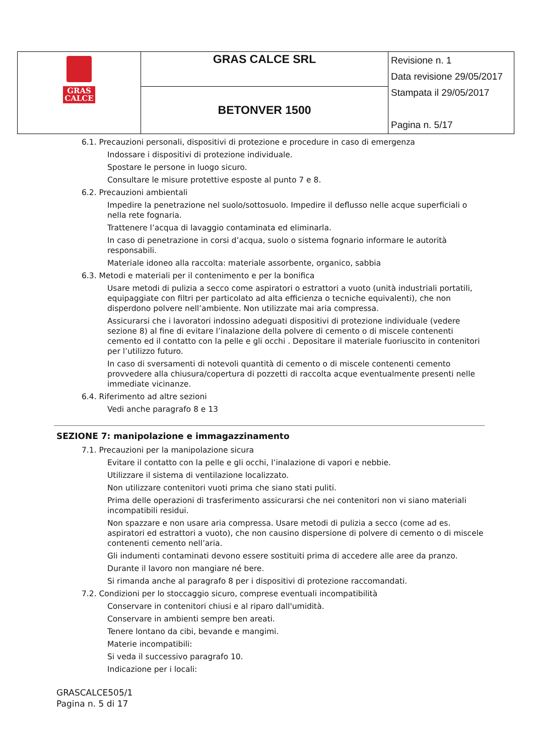| GRAS CALCE | GRAS CALCE SRL | Revisione n. 1 Data revisione 29/05/2017 Stampata il 29/05/2017 Pagina n. 5/17 |
| | BETONVER 1500 | |
6.1. Precauzioni personali, dispositivi di protezione e procedure in caso di emergenza
Indossare i dispositivi di protezione individuale.
Spostare le persone in luogo sicuro.
Consultare le misure protettive esposte al punto 7 e 8.
6.2. Precauzioni ambientali
Impedire la penetrazione nel suolo/sottosuolo. Impedire il deflusso nelle acque superficiali o nella rete fognaria.
Trattenere l’acqua di lavaggio contaminata ed eliminarla.
In caso di penetrazione in corsi d’acqua, suolo o sistema fognario informare le autorità responsabili.
Materiale idoneo alla raccolta: materiale assorbente, organico, sabbia
6.3. Metodi e materiali per il contenimento e per la bonifica
Usare metodi di pulizia a secco come aspiratori o estrattori a vuoto (unità industriali portatili, equipaggiate con filtri per particolato ad alta efficienza o tecniche equivalenti), che non disperdono polvere nell’ambiente. Non utilizzate mai aria compressa.
Assicurarsi che i lavoratori indossino adeguati dispositivi di protezione individuale (vedere sezione 8) al fine di evitare l’inalazione della polvere di cemento o di miscele contenenti cemento ed il contatto con la pelle e gli occhi . Depositare il materiale fuoriuscito in contenitori per l’utilizzo futuro.
In caso di sversamenti di notevoli quantità di cemento o di miscele contenenti cemento provvedere alla chiusura/copertura di pozzetti di raccolta acque eventualmente presenti nelle immediate vicinanze.
6.4. Riferimento ad altre sezioni
Vedi anche paragrafo 8 e 13
SEZIONE 7: manipolazione e immagazzinamento
7.1. Precauzioni per la manipolazione sicura
Evitare il contatto con la pelle e gli occhi, l’inalazione di vapori e nebbie.
Utilizzare il sistema di ventilazione localizzato.
Non utilizzare contenitori vuoti prima che siano stati puliti.
Prima delle operazioni di trasferimento assicurarsi che nei contenitori non vi siano materiali incompatibili residui.
Non spazzare e non usare aria compressa. Usare metodi di pulizia a secco (come ad es. aspiratori ed estrattori a vuoto), che non causino dispersione di polvere di cemento o di miscele contenenti cemento nell’aria.
Gli indumenti contaminati devono essere sostituiti prima di accedere alle aree da pranzo.
Durante il lavoro non mangiare né bere.
Si rimanda anche al paragrafo 8 per i dispositivi di protezione raccomandati.
7.2. Condizioni per lo stoccaggio sicuro, comprese eventuali incompatibilità
Conservare in contenitori chiusi e al riparo dall'umidità.
Conservare in ambienti sempre ben areati.
Tenere lontano da cibi, bevande e mangimi.
Materie incompatibili:
Si veda il successivo paragrafo 10.
Indicazione per i locali:
GRASCALCE505/1
Pagina n. 5 di 17